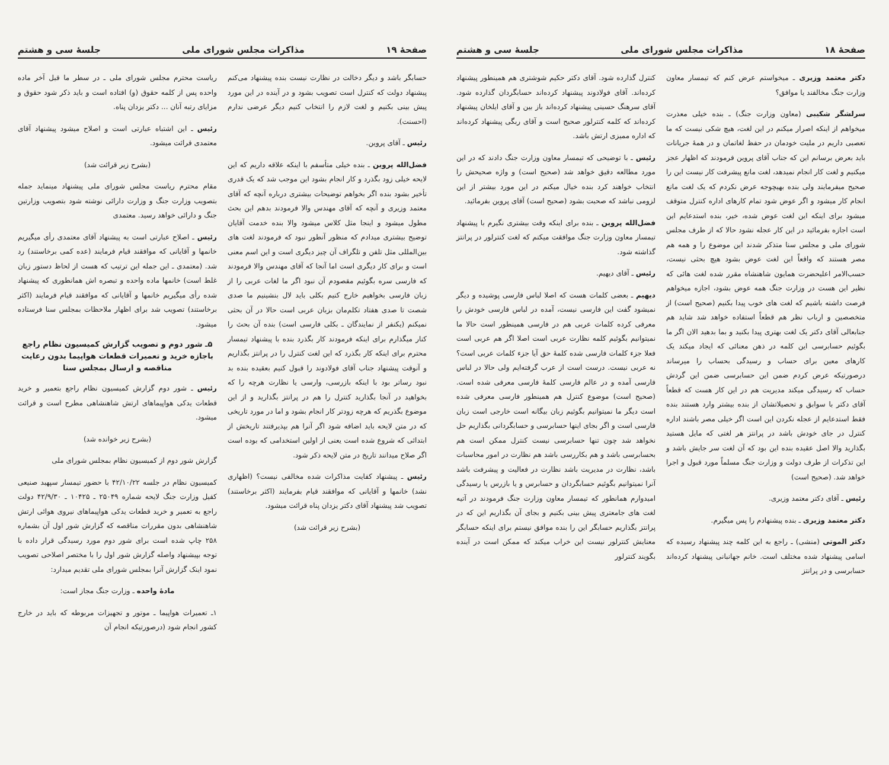صفحهٔ ۱۹ مذاکرات مجلس شورای ملی جلسهٔ سی و هشتم
حسابگر باشد و دیگر دخالت در نظارت نیست بنده پیشنهاد می‌کنم پیشنهاد دولت که کنترل است تصویب بشود و در آینده در این مورد پیش بینی بکنیم و لغت لازم را انتخاب کنیم دیگر عرضی ندارم (احسنت).
رئیس ـ آقای پروین.
فضل‌الله پروین ـ بنده خیلی متأسفم با اینکه علاقه داریم که این لایحه خیلی زود بگذرد و کار انجام بشود این موجب شد که یک قدری تأخیر بشود بنده اگر بخواهم توضیحات بیشتری درباره آنچه که آقای معتمد وزیری و آنچه که آقای مهندس والا فرمودند بدهم این بحث مطول میشود و اینجا مثل کلاس میشود والا بنده خدمت آقایان توضیح بیشتری میدادم که منظور آنطور نبود که فرمودند لغت های بین‌المللی مثل تلفن و تلگراف آن چیز دیگری است و این اسم معنی است و برای کار دیگری است اما آنجا که آقای مهندس والا فرمودند که فارسی سره بگوئیم مقصودم آن نبود اگر ما لغات عربی را از زبان فارسی بخواهیم خارج کنیم بکلی باید لال بنشینیم ما صدی شصت تا صدی هفتاد تکلم‌مان بزبان عربی است حالا در آن بحثی نمیکنم (یکنفر از نمایندگان ـ بکلی فارسی است) بنده آن بحث را کنار میگذارم برای اینکه فرمودند کار بگذرد بنده با پیشنهاد تیمسار محترم برای اینکه کار بگذرد که این لغت کنترل را در پرانتز بگذاریم و آنوقت پیشنهاد جناب آقای فولادوند را قبول کنیم بعقیده بنده بد نبود رساتر بود با اینکه بازرسی، وارسی یا نظارت هرچه را که بخواهید در آنجا بگذارید کنترل را هم در پرانتز بگذارید و از این موضوع بگذریم که هرچه زودتر کار انجام بشود و اما در مورد تاریخی که در متن لایحه باید اضافه شود اگر آنرا هم بپذیرفتند تاریخش از ابتدائی که شروع شده است یعنی از اولین استخدامی که بوده است اگر صلاح میدانند تاریخ در متن لایحه ذکر شود.
رئیس ـ پیشنهاد کفایت مذاکرات شده مخالفی نیست؟ (اظهاری نشد) خانمها و آقایانی که موافقند قیام بفرمایند (اکثر برخاستند) تصویب شد پیشنهاد آقای دکتر یزدان پناه قرائت میشود.
(بشرح زیر قرائت شد)
ریاست محترم مجلس شورای ملی ـ در سطر ما قبل آخر ماده واحده پس از کلمه حقوق (و) افتاده است و باید ذکر شود حقوق و مزایای رتبه آنان ... دکتر یزدان پناه.
رئیس ـ این اشتباه عبارتی است و اصلاح میشود پیشنهاد آقای معتمدی قرائت میشود.
(بشرح زیر قرائت شد)
مقام محترم ریاست مجلس شورای ملی پیشنهاد مینماید جمله بتصویب وزارت جنگ و وزارت دارائی نوشته شود بتصویب وزارتین جنگ و دارائی خواهد رسید. معتمدی
رئیس ـ اصلاح عبارتی است به پیشنهاد آقای معتمدی رأی میگیریم خانمها و آقایانی که موافقند قیام فرمایند (عده کمی برخاستند) رد شد. (معتمدی ـ این جمله این ترتیب که هست از لحاظ دستور زبان غلط است) خانمها ماده واحده و تبصره اش همانطوری که پیشنهاد شده رأی میگیریم خانمها و آقایانی که موافقند قیام فرمایند (اکثر برخاستند) تصویب شد برای اظهار ملاحظات بمجلس سنا فرستاده میشود.
۵ـ شور دوم و تصویب گزارش کمیسیون نظام راجع باجازه خرید و تعمیرات قطعات هواپیما بدون رعایت مناقصه و ارسال بمجلس سنا
رئیس ـ شور دوم گزارش کمیسیون نظام راجع بتعمیر و خرید قطعات یدکی هواپیماهای ارتش شاهنشاهی مطرح است و قرائت میشود.
(بشرح زیر خوانده شد)
گزارش شور دوم از کمیسیون نظام بمجلس شورای ملی
کمیسیون نظام در جلسه ۴۲/۱۰/۲۲ با حضور تیمسار سپهبد صنیعی کفیل وزارت جنگ لایحه شماره ۲۵۰۴۹ ـ ۱۰۴۲۵ ـ ۴۲/۹/۳۰ دولت راجع به تعمیر و خرید قطعات یدکی هواپیماهای نیروی هوائی ارتش شاهنشاهی بدون مقررات مناقصه که گزارش شور اول آن بشماره ۲۵۸ چاپ شده است برای شور دوم مورد رسیدگی قرار داده با توجه بپیشنهاد واصله گزارش شور اول را با مختصر اصلاحی تصویب نمود اینک گزارش آنرا بمجلس شورای ملی تقدیم میدارد:
مادهٔ واحده ـ وزارت جنگ مجاز است:
۱ـ تعمیرات هواپیما ـ موتور و تجهیزات مربوطه که باید در خارج کشور انجام شود (درصورتیکه انجام آن
صفحهٔ ۱۸ مذاکرات مجلس شورای ملی جلسهٔ سی و هشتم
دکتر معتمد وزیری ـ میخواستم عرض کنم که تیمسار معاون وزارت جنگ مخالفند یا موافق؟
سرلشگر شکیبی (معاون وزارت جنگ) ـ بنده خیلی معذرت میخواهم از اینکه اصرار میکنم در این لغت، هیچ شکی نیست که ما تعصبی داریم در ملیت خودمان در حفظ لغاتمان و در همهٔ جریانات باید بعرض برسانم این که جناب آقای پروین فرمودند که اظهار عجز میکنیم و لغت کار انجام نمیدهد، لغت مانع پیشرفت کار نیست این را صحیح میفرمایند ولی بنده بهیچوجه عرض نکردم که یک لغت مانع انجام کار میشود و اگر عوض شود تمام کارهای اداره کنترل متوقف میشود برای اینکه این لغت عوض شده، خیر، بنده استدعایم این است اجازه بفرمائید در این کار عجله نشود حالا که از طرف مجلس شورای ملی و مجلس سنا متذکر شدند این موضوع را و همه هم مصر هستند که واقعاً این لغت عوض بشود هیچ بحثی نیست، حسب‌الامر اعلیحضرت همایون شاهنشاه مقرر شده لغت هائی که نظیر این هست در وزارت جنگ همه عوض بشود، اجازه میخواهم فرصت داشته باشیم که لغت های خوب پیدا بکنیم (صحیح است) از متخصصین و ارباب نظر هم قطعاً استفاده خواهد شد شاید هم جنابعالی آقای دکتر یک لغت بهتری پیدا بکنید و بما بدهید الان اگر ما بگوئیم حسابرسی این کلمه در ذهن معنائی که ایجاد میکند یک کارهای معین برای حساب و رسیدگی بحساب را میرساند درصورتیکه عرض کردم ضمن این حسابرسی ضمن این گردش حساب که رسیدگی میکند مدیریت هم در این کار هست که قطعاً آقای دکتر با سوابق و تحصیلاتشان از بنده بیشتر وارد هستند بنده فقط استدعایم از عجله نکردن این است اگر خیلی مصر باشند اداره کنترل در جای خودش باشد در پرانتز هر لغتی که مایل هستید بگذارید والا اصل عقیده بنده این بود که آن لغت سر جایش باشد و این تذکرات از طرف دولت و وزارت جنگ مسلماً مورد قبول و اجرا خواهد شد. (صحیح است)
رئیس ـ آقای دکتر معتمد وزیری.
دکتر معتمد وزیری ـ بنده پیشنهادم را پس میگیرم.
دکتر الموتی (منشی) ـ راجع به این کلمه چند پیشنهاد رسیده که اسامی پیشنهاد شده مختلف است. خانم جهانبانی پیشنهاد کرده‌اند حسابرسی و در پرانتز
کنترل گذارده شود. آقای دکتر حکیم شوشتری هم همینطور پیشنهاد کرده‌اند. آقای فولادوند پیشنهاد کرده‌اند حسابگردان گذارده شود. آقای سرهنگ حسینی پیشنهاد کرده‌اند باز بین و آقای ایلخان پیشنهاد کرده‌اند که کلمه کنترلور صحیح است و آقای ربگی پیشنهاد کرده‌اند که اداره ممیزی ارتش باشد.
رئیس ـ با توضیحی که تیمسار معاون وزارت جنگ دادند که در این مورد مطالعه دقیق خواهد شد (صحیح است) و واژه صحیحش را انتخاب خواهند کرد بنده خیال میکنم در این مورد بیشتر از این لزومی نباشد که صحبت بشود (صحیح است) آقای پروین بفرمائید.
فضل‌الله پروین ـ بنده برای اینکه وقت بیشتری نگیرم با پیشنهاد تیمسار معاون وزارت جنگ موافقت میکنم که لغت کنترلور در پرانتز گذاشته شود.
رئیس ـ آقای دیهیم.
دیهیم ـ بعضی کلمات هست که اصلا لباس فارسی پوشیده و دیگر نمیشود گفت این فارسی نیست، آمده در لباس فارسی خودش را معرفی کرده کلمات عربی هم در فارسی همینطور است حالا ما نمیتوانیم بگوئیم کلمه نظارت عربی است اصلا اگر هم عربی است فعلا جزء کلمات فارسی شده کلمهٔ حق آیا جزء کلمات عربی است؟ نه عربی نیست. درست است از عرب گرفته‌ایم ولی حالا در لباس فارسی آمده و در عالم فارسی کلمهٔ فارسی معرفی شده است. (صحیح است) موضوع کنترل هم همینطور فارسی معرفی شده است دیگر ما نمیتوانیم بگوئیم زبان بیگانه است خارجی است زبان فارسی است و اگر بجای اینها حسابرسی و حسابگردانی بگذاریم حل نخواهد شد چون تنها حسابرسی نیست کنترل ممکن است هم بحسابرسی باشد و هم بکاررسی باشد هم نظارت در امور محاسبات باشد، نظارت در مدیریت باشد نظارت در فعالیت و پیشرفت باشد آنرا نمیتوانیم بگوئیم حسابگردان و حسابرس و یا بازرس یا رسیدگی امیدوارم همانطور که تیمسار معاون وزارت جنگ فرمودند در آتیه لغت های جامعتری پیش بینی بکنیم و بجای آن بگذاریم این که در پرانتز بگذاریم حسابگر این را بنده موافق نیستم برای اینکه حسابگر معنایش کنترلور نیست این خراب میکند که ممکن است در آینده بگویند کنترلور